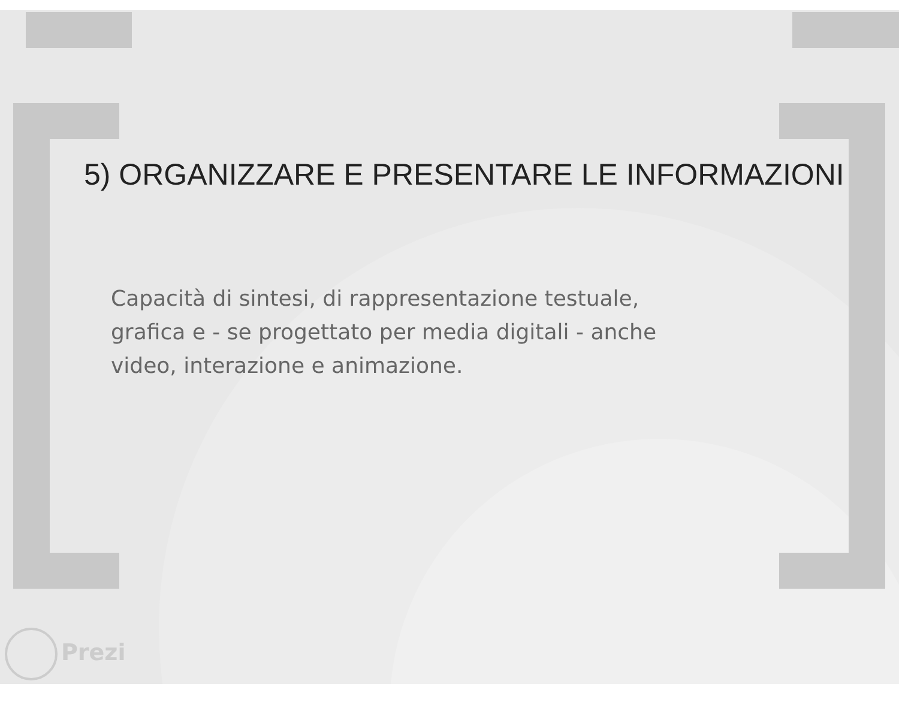5) ORGANIZZARE E PRESENTARE LE INFORMAZIONI
Capacità di sintesi, di rappresentazione testuale, grafica e - se progettato per media digitali - anche video, interazione e animazione.
Prezi